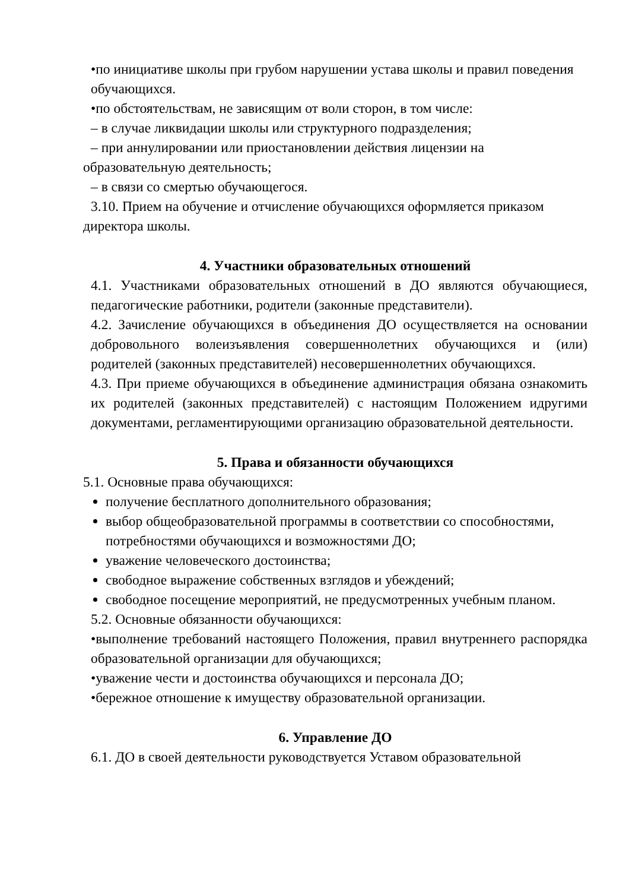•по инициативе школы при грубом нарушении устава школы и правил поведения обучающихся.
•по обстоятельствам, не зависящим от воли сторон, в том числе:
– в случае ликвидации школы или структурного подразделения;
– при аннулировании или приостановлении действия лицензии на
образовательную деятельность;
– в связи со смертью обучающегося.
3.10. Прием на обучение и отчисление обучающихся оформляется приказом
директора школы.
4. Участники образовательных отношений
4.1. Участниками образовательных отношений в ДО являются обучающиеся, педагогические работники, родители (законные представители).
4.2. Зачисление обучающихся в объединения ДО осуществляется на основании добровольного волеизъявления совершеннолетних обучающихся и (или) родителей (законных представителей) несовершеннолетних обучающихся.
4.3. При приеме обучающихся в объединение администрация обязана ознакомить их родителей (законных представителей) с настоящим Положением идругими документами, регламентирующими организацию образовательной деятельности.
5. Права и обязанности обучающихся
5.1. Основные права обучающихся:
получение бесплатного дополнительного образования;
выбор общеобразовательной программы в соответствии со способностями, потребностями обучающихся и возможностями ДО;
уважение человеческого достоинства;
свободное выражение собственных взглядов и убеждений;
свободное посещение мероприятий, не предусмотренных учебным планом.
5.2. Основные обязанности обучающихся:
•выполнение требований настоящего Положения, правил внутреннего распорядка образовательной организации для обучающихся;
•уважение чести и достоинства обучающихся и персонала ДО;
•бережное отношение к имуществу образовательной организации.
6. Управление ДО
6.1. ДО в своей деятельности руководствуется Уставом образовательной